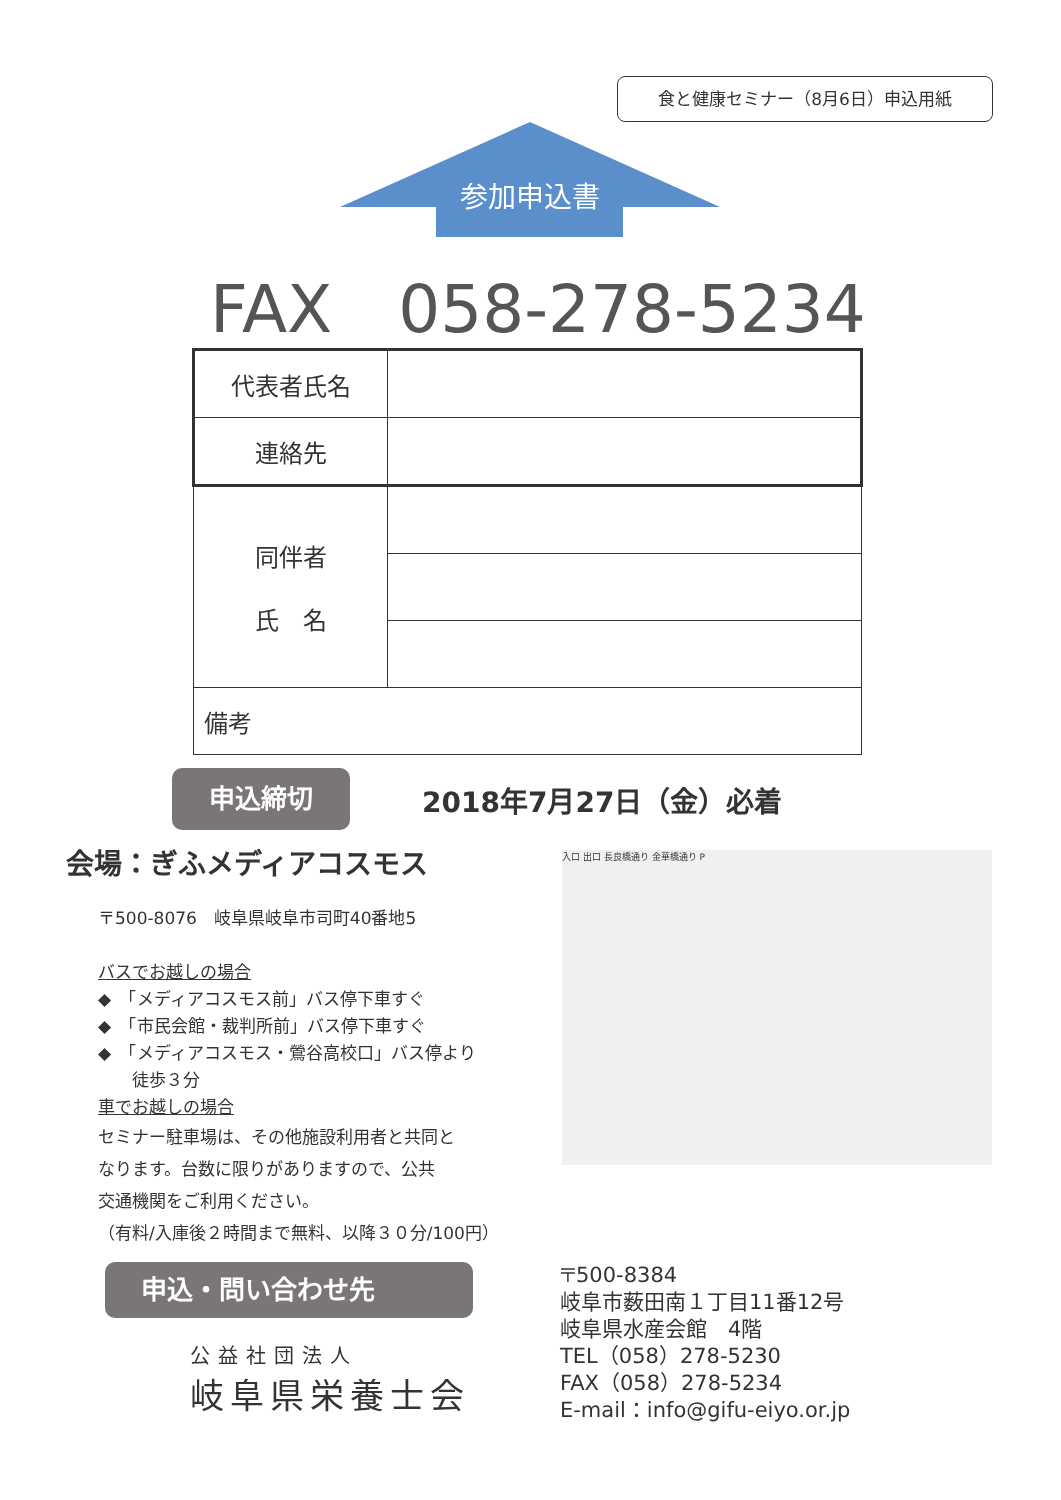食と健康セミナー（8月6日）申込用紙
参加申込書
FAX　058-278-5234
| 代表者氏名 | |
| 連絡先 | |
| 同伴者 氏 名 | |
| 備考 | |
申込締切 2018年7月27日（金）必着
会場：ぎふメディアコスモス
〒500-8076　岐阜県岐阜市司町40番地5
バスでお越しの場合
◆　「メディアコスモス前」バス停下車すぐ
◆　「市民会館・裁判所前」バス停下車すぐ
◆　「メディアコスモス・鶯谷高校口」バス停より
　　徒歩３分
車でお越しの場合
セミナー駐車場は、その他施設利用者と共同と
なります。台数に限りがありますので、公共
交通機関をご利用ください。
（有料/入庫後２時間まで無料、以降３０分/100円）
入口 出口 長良橋通り 金華橋通り P
申込・問い合わせ先
公益社団法人
岐阜県栄養士会
〒500-8384
岐阜市薮田南１丁目11番12号
岐阜県水産会館　4階
TEL（058）278-5230
FAX（058）278-5234
E-mail：info@gifu-eiyo.or.jp